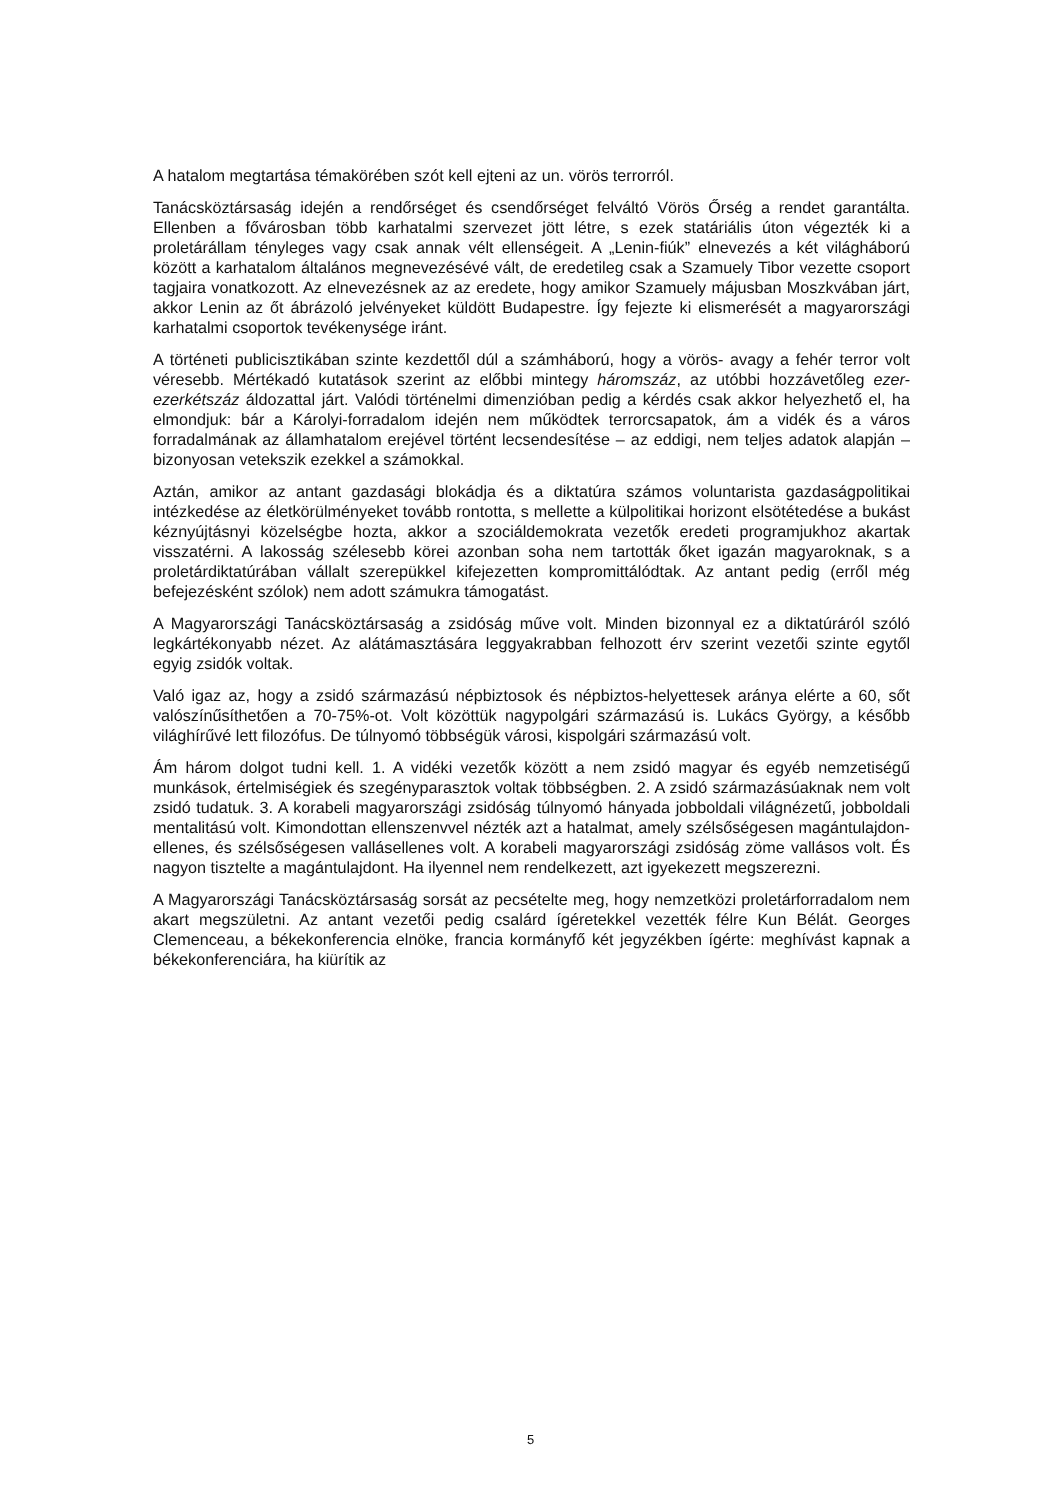A hatalom megtartása témakörében szót kell ejteni az un. vörös terrorról.
Tanácsköztársaság idején a rendőrséget és csendőrséget felváltó Vörös Őrség a rendet garantálta. Ellenben a fővárosban több karhatalmi szervezet jött létre, s ezek statáriális úton végezték ki a proletárállam tényleges vagy csak annak vélt ellenségeit. A „Lenin-fiúk” elnevezés a két világháború között a karhatalom általános megnevezésévé vált, de eredetileg csak a Szamuely Tibor vezette csoport tagjaira vonatkozott. Az elnevezésnek az az eredete, hogy amikor Szamuely májusban Moszkvában járt, akkor Lenin az őt ábrázoló jelvényeket küldött Budapestre. Így fejezte ki elismerését a magyarországi karhatalmi csoportok tevékenysége iránt.
A történeti publicisztikában szinte kezdettől dúl a számháború, hogy a vörös- avagy a fehér terror volt véresebb. Mértékadó kutatások szerint az előbbi mintegy háromszáz, az utóbbi hozzávetőleg ezer-ezerkétszáz áldozattal járt. Valódi történelmi dimenzióban pedig a kérdés csak akkor helyezhető el, ha elmondjuk: bár a Károlyi-forradalom idején nem működtek terrorcsapatok, ám a vidék és a város forradalmának az államhatalom erejével történt lecsendesítése – az eddigi, nem teljes adatok alapján – bizonyosan vetekszik ezekkel a számokkal.
Aztán, amikor az antant gazdasági blokádja és a diktatúra számos voluntarista gazdaságpolitikai intézkedése az életkörülményeket tovább rontotta, s mellette a külpolitikai horizont elsötétedése a bukást kéznyújtásnyi közelségbe hozta, akkor a szociáldemokrata vezetők eredeti programjukhoz akartak visszatérni. A lakosság szélesebb körei azonban soha nem tartották őket igazán magyaroknak, s a proletárdiktatúrában vállalt szerepükkel kifejezetten kompromittálódtak. Az antant pedig (erről még befejezésként szólok) nem adott számukra támogatást.
A Magyarországi Tanácsköztársaság a zsidóság műve volt. Minden bizonnyal ez a diktatúráról szóló legkártékonyabb nézet. Az alátámasztására leggyakrabban felhozott érv szerint vezetői szinte egytől egyig zsidók voltak.
Való igaz az, hogy a zsidó származású népbiztosok és népbiztos-helyettesek aránya elérte a 60, sőt valószínűsíthetően a 70-75%-ot. Volt közöttük nagypolgári származású is. Lukács György, a később világhírűvé lett filozófus. De túlnyomó többségük városi, kispolgári származású volt.
Ám három dolgot tudni kell. 1. A vidéki vezetők között a nem zsidó magyar és egyéb nemzetiségű munkások, értelmiségiek és szegényparasztok voltak többségben. 2. A zsidó származásúaknak nem volt zsidó tudatuk. 3. A korabeli magyarországi zsidóság túlnyomó hányada jobboldali világnézetű, jobboldali mentalitású volt. Kimondottan ellenszenvvel nézték azt a hatalmat, amely szélsőségesen magántulajdon-ellenes, és szélsőségesen vallásellenes volt. A korabeli magyarországi zsidóság zöme vallásos volt. És nagyon tisztelte a magántulajdont. Ha ilyennel nem rendelkezett, azt igyekezett megszerezni.
A Magyarországi Tanácsköztársaság sorsát az pecsételte meg, hogy nemzetközi proletárforradalom nem akart megszületni. Az antant vezetői pedig csalárd ígéretekkel vezették félre Kun Bélát. Georges Clemenceau, a békekonferencia elnöke, francia kormányfő két jegyzékben ígérte: meghívást kapnak a békekonferenciára, ha kiürítik az
5